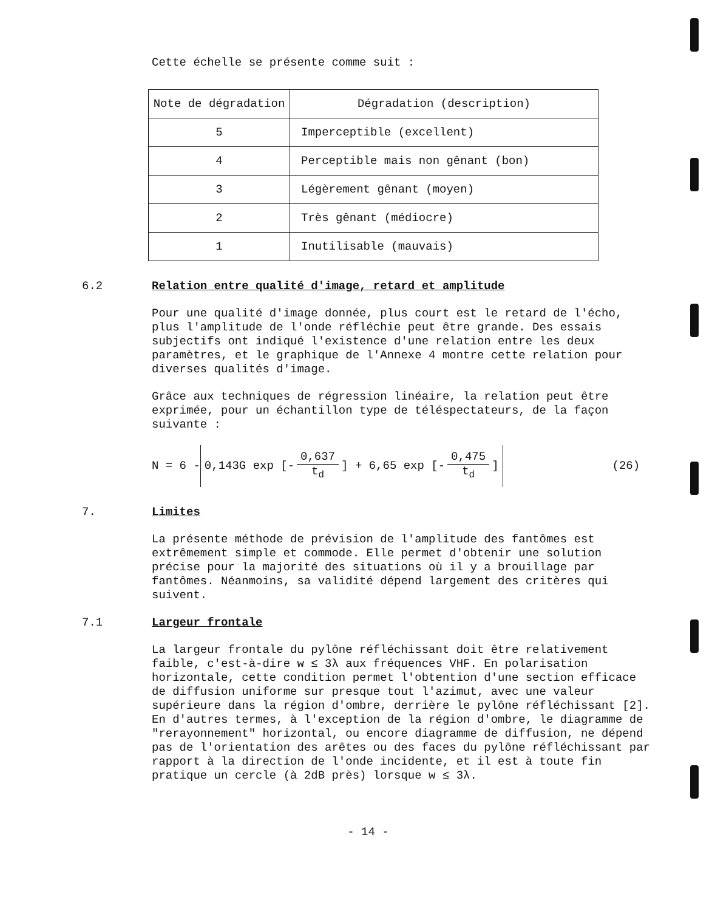Cette échelle se présente comme suit :
| Note de dégradation | Dégradation (description) |
| --- | --- |
| 5 | Imperceptible (excellent) |
| 4 | Perceptible mais non gênant (bon) |
| 3 | Légèrement gênant (moyen) |
| 2 | Très gênant (médiocre) |
| 1 | Inutilisable (mauvais) |
6.2 Relation entre qualité d'image, retard et amplitude
Pour une qualité d'image donnée, plus court est le retard de l'écho, plus l'amplitude de l'onde réfléchie peut être grande. Des essais subjectifs ont indiqué l'existence d'une relation entre les deux paramètres, et le graphique de l'Annexe 4 montre cette relation pour diverses qualités d'image.
Grâce aux techniques de régression linéaire, la relation peut être exprimée, pour un échantillon type de téléspectateurs, de la façon suivante :
N = 6 -
0,143G exp [- 0,637 t<sub>d</sub>] + 6,65 exp [- 0,475 t<sub>d</sub>]
(26)
7. Limites
La présente méthode de prévision de l'amplitude des fantômes est extrêmement simple et commode. Elle permet d'obtenir une solution précise pour la majorité des situations où il y a brouillage par fantômes. Néanmoins, sa validité dépend largement des critères qui suivent.
7.1 Largeur frontale
La largeur frontale du pylône réfléchissant doit être relativement faible, c'est-à-dire w ≤ 3λ aux fréquences VHF. En polarisation horizontale, cette condition permet l'obtention d'une section efficace de diffusion uniforme sur presque tout l'azimut, avec une valeur supérieure dans la région d'ombre, derrière le pylône réfléchissant [2]. En d'autres termes, à l'exception de la région d'ombre, le diagramme de "rerayonnement" horizontal, ou encore diagramme de diffusion, ne dépend pas de l'orientation des arêtes ou des faces du pylône réfléchissant par rapport à la direction de l'onde incidente, et il est à toute fin pratique un cercle (à 2dB près) lorsque w ≤ 3λ.
- 14 -